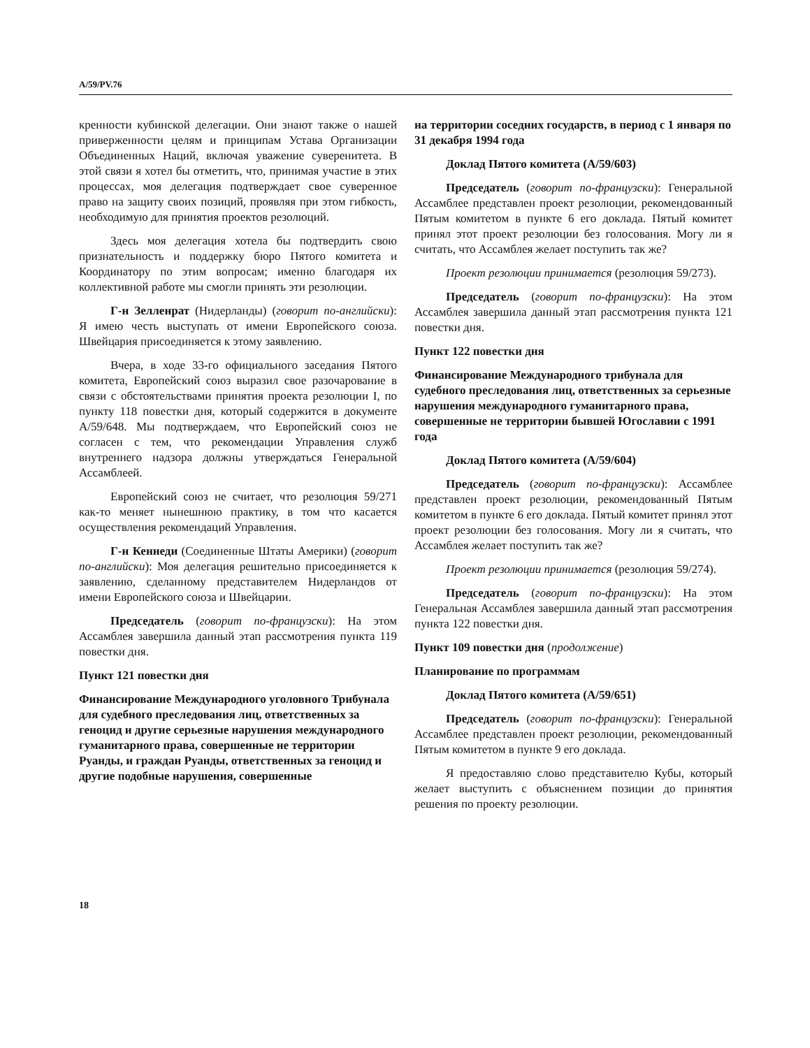A/59/PV.76
кренности кубинской делегации. Они знают также о нашей приверженности целям и принципам Устава Организации Объединенных Наций, включая уважение суверенитета. В этой связи я хотел бы отметить, что, принимая участие в этих процессах, моя делегация подтверждает свое суверенное право на защиту своих позиций, проявляя при этом гибкость, необходимую для принятия проектов резолюций.
Здесь моя делегация хотела бы подтвердить свою признательность и поддержку бюро Пятого комитета и Координатору по этим вопросам; именно благодаря их коллективной работе мы смогли принять эти резолюции.
Г-н Зелленрат (Нидерланды) (говорит по-английски): Я имею честь выступать от имени Европейского союза. Швейцария присоединяется к этому заявлению.
Вчера, в ходе 33-го официального заседания Пятого комитета, Европейский союз выразил свое разочарование в связи с обстоятельствами принятия проекта резолюции I, по пункту 118 повестки дня, который содержится в документе A/59/648. Мы подтверждаем, что Европейский союз не согласен с тем, что рекомендации Управления служб внутреннего надзора должны утверждаться Генеральной Ассамблеей.
Европейский союз не считает, что резолюция 59/271 как-то меняет нынешнюю практику, в том что касается осуществления рекомендаций Управления.
Г-н Кеннеди (Соединенные Штаты Америки) (говорит по-английски): Моя делегация решительно присоединяется к заявлению, сделанному представителем Нидерландов от имени Европейского союза и Швейцарии.
Председатель (говорит по-французски): На этом Ассамблея завершила данный этап рассмотрения пункта 119 повестки дня.
Пункт 121 повестки дня
Финансирование Международного уголовного Трибунала для судебного преследования лиц, ответственных за геноцид и другие серьезные нарушения международного гуманитарного права, совершенные не территории Руанды, и граждан Руанды, ответственных за геноцид и другие подобные нарушения, совершенные
на территории соседних государств, в период с 1 января по 31 декабря 1994 года
Доклад Пятого комитета (A/59/603)
Председатель (говорит по-французски): Генеральной Ассамблее представлен проект резолюции, рекомендованный Пятым комитетом в пункте 6 его доклада. Пятый комитет принял этот проект резолюции без голосования. Могу ли я считать, что Ассамблея желает поступить так же?
Проект резолюции принимается (резолюция 59/273).
Председатель (говорит по-французски): На этом Ассамблея завершила данный этап рассмотрения пункта 121 повестки дня.
Пункт 122 повестки дня
Финансирование Международного трибунала для судебного преследования лиц, ответственных за серьезные нарушения международного гуманитарного права, совершенные не территории бывшей Югославии с 1991 года
Доклад Пятого комитета (A/59/604)
Председатель (говорит по-французски): Ассамблее представлен проект резолюции, рекомендованный Пятым комитетом в пункте 6 его доклада. Пятый комитет принял этот проект резолюции без голосования. Могу ли я считать, что Ассамблея желает поступить так же?
Проект резолюции принимается (резолюция 59/274).
Председатель (говорит по-французски): На этом Генеральная Ассамблея завершила данный этап рассмотрения пункта 122 повестки дня.
Пункт 109 повестки дня (продолжение)
Планирование по программам
Доклад Пятого комитета (A/59/651)
Председатель (говорит по-французски): Генеральной Ассамблее представлен проект резолюции, рекомендованный Пятым комитетом в пункте 9 его доклада.
Я предоставляю слово представителю Кубы, который желает выступить с объяснением позиции до принятия решения по проекту резолюции.
18